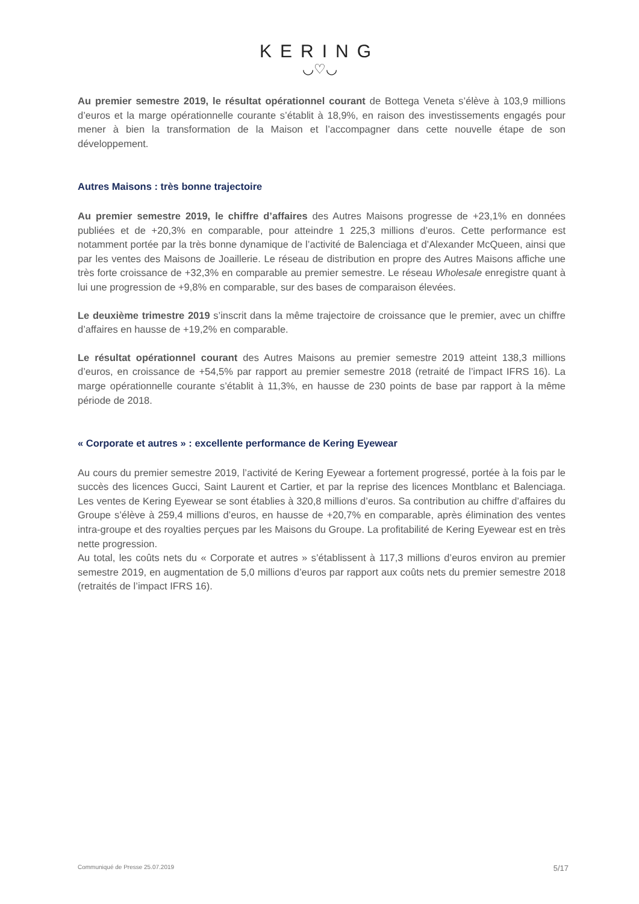KERING
◡♡◡
Au premier semestre 2019, le résultat opérationnel courant de Bottega Veneta s’élève à 103,9 millions d’euros et la marge opérationnelle courante s’établit à 18,9%, en raison des investissements engagés pour mener à bien la transformation de la Maison et l’accompagner dans cette nouvelle étape de son développement.
Autres Maisons : très bonne trajectoire
Au premier semestre 2019, le chiffre d’affaires des Autres Maisons progresse de +23,1% en données publiées et de +20,3% en comparable, pour atteindre 1 225,3 millions d’euros. Cette performance est notamment portée par la très bonne dynamique de l’activité de Balenciaga et d’Alexander McQueen, ainsi que par les ventes des Maisons de Joaillerie. Le réseau de distribution en propre des Autres Maisons affiche une très forte croissance de +32,3% en comparable au premier semestre. Le réseau Wholesale enregistre quant à lui une progression de +9,8% en comparable, sur des bases de comparaison élevées.
Le deuxième trimestre 2019 s’inscrit dans la même trajectoire de croissance que le premier, avec un chiffre d’affaires en hausse de +19,2% en comparable.
Le résultat opérationnel courant des Autres Maisons au premier semestre 2019 atteint 138,3 millions d’euros, en croissance de +54,5% par rapport au premier semestre 2018 (retraité de l’impact IFRS 16). La marge opérationnelle courante s’établit à 11,3%, en hausse de 230 points de base par rapport à la même période de 2018.
« Corporate et autres » : excellente performance de Kering Eyewear
Au cours du premier semestre 2019, l’activité de Kering Eyewear a fortement progressé, portée à la fois par le succès des licences Gucci, Saint Laurent et Cartier, et par la reprise des licences Montblanc et Balenciaga. Les ventes de Kering Eyewear se sont établies à 320,8 millions d’euros. Sa contribution au chiffre d’affaires du Groupe s’élève à 259,4 millions d’euros, en hausse de +20,7% en comparable, après élimination des ventes intra-groupe et des royalties perçues par les Maisons du Groupe. La profitabilité de Kering Eyewear est en très nette progression.
Au total, les coûts nets du « Corporate et autres » s’établissent à 117,3 millions d’euros environ au premier semestre 2019, en augmentation de 5,0 millions d’euros par rapport aux coûts nets du premier semestre 2018 (retraités de l’impact IFRS 16).
Communiqué de Presse 25.07.2019 5/17